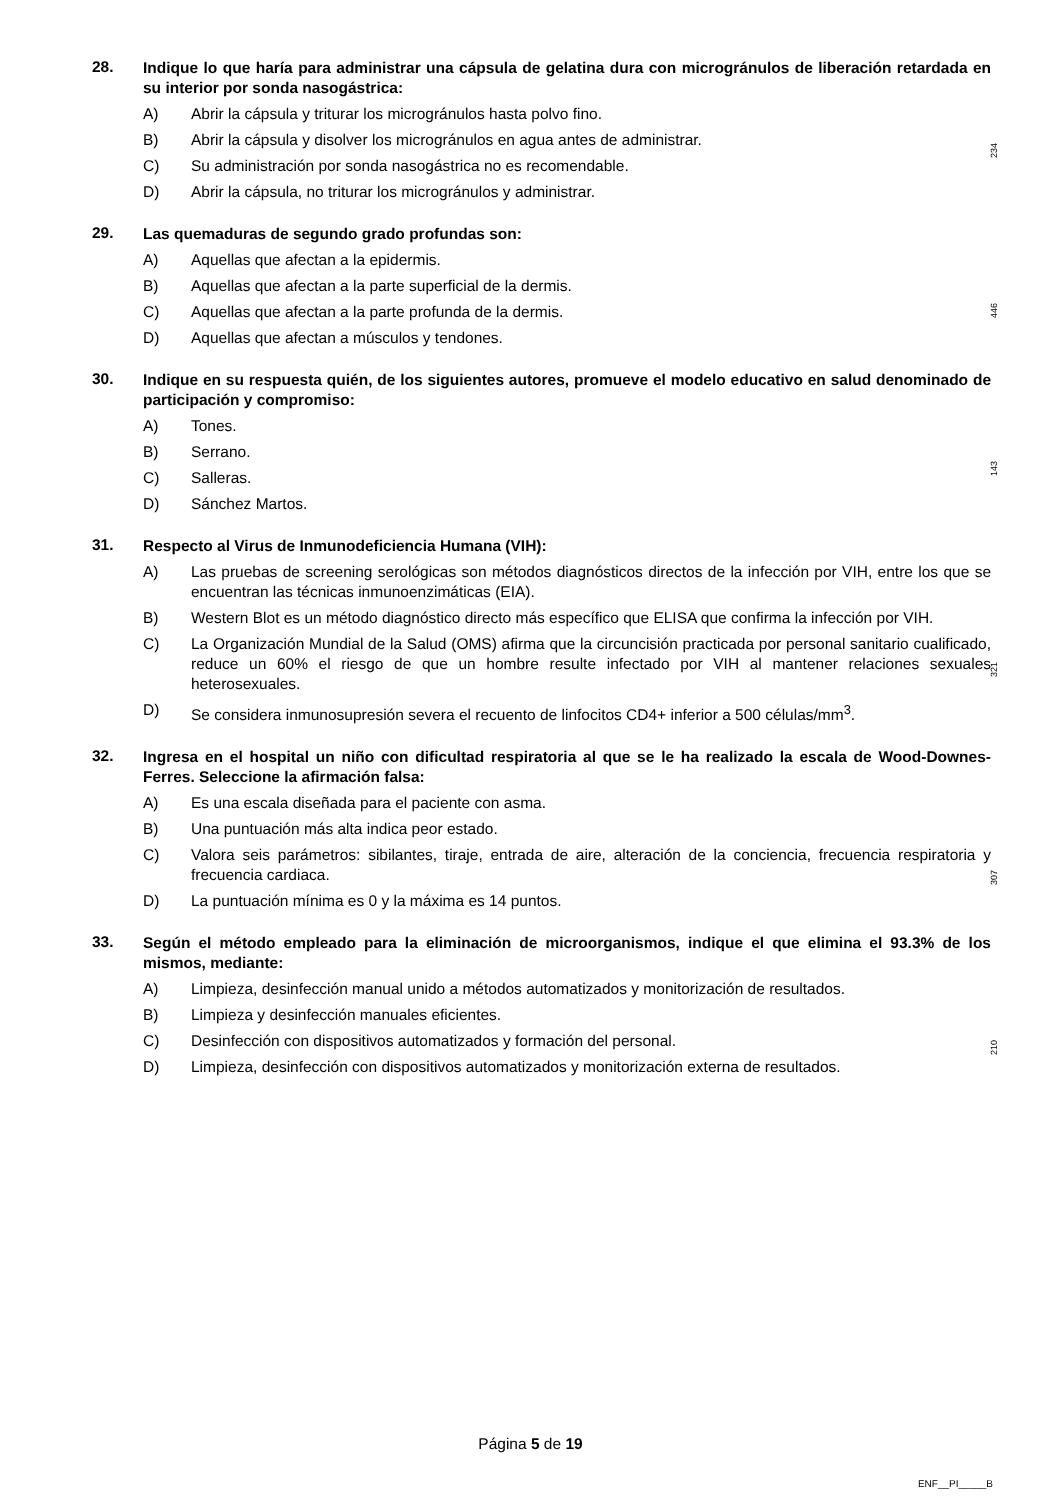28.
Indique lo que haría para administrar una cápsula de gelatina dura con microgránulos de liberación retardada en su interior por sonda nasogástrica:
A) Abrir la cápsula y triturar los microgránulos hasta polvo fino.
B) Abrir la cápsula y disolver los microgránulos en agua antes de administrar.
C) Su administración por sonda nasogástrica no es recomendable.
D) Abrir la cápsula, no triturar los microgránulos y administrar.
29.
Las quemaduras de segundo grado profundas son:
A) Aquellas que afectan a la epidermis.
B) Aquellas que afectan a la parte superficial de la dermis.
C) Aquellas que afectan a la parte profunda de la dermis.
D) Aquellas que afectan a músculos y tendones.
30.
Indique en su respuesta quién, de los siguientes autores, promueve el modelo educativo en salud denominado de participación y compromiso:
A) Tones.
B) Serrano.
C) Salleras.
D) Sánchez Martos.
31.
Respecto al Virus de Inmunodeficiencia Humana (VIH):
A) Las pruebas de screening serológicas son métodos diagnósticos directos de la infección por VIH, entre los que se encuentran las técnicas inmunoenzimáticas (EIA).
B) Western Blot es un método diagnóstico directo más específico que ELISA que confirma la infección por VIH.
C) La Organización Mundial de la Salud (OMS) afirma que la circuncisión practicada por personal sanitario cualificado, reduce un 60% el riesgo de que un hombre resulte infectado por VIH al mantener relaciones sexuales heterosexuales.
D) Se considera inmunosupresión severa el recuento de linfocitos CD4+ inferior a 500 células/mm<sup>3</sup>.
32.
Ingresa en el hospital un niño con dificultad respiratoria al que se le ha realizado la escala de Wood-Downes-Ferres. Seleccione la afirmación falsa:
A) Es una escala diseñada para el paciente con asma.
B) Una puntuación más alta indica peor estado.
C) Valora seis parámetros: sibilantes, tiraje, entrada de aire, alteración de la conciencia, frecuencia respiratoria y frecuencia cardiaca.
D) La puntuación mínima es 0 y la máxima es 14 puntos.
33.
Según el método empleado para la eliminación de microorganismos, indique el que elimina el 93.3% de los mismos, mediante:
A) Limpieza, desinfección manual unido a métodos automatizados y monitorización de resultados.
B) Limpieza y desinfección manuales eficientes.
C) Desinfección con dispositivos automatizados y formación del personal.
D) Limpieza, desinfección con dispositivos automatizados y monitorización externa de resultados.
234
446
143
321
307
210
Página 5 de 19
ENF__PI_____B